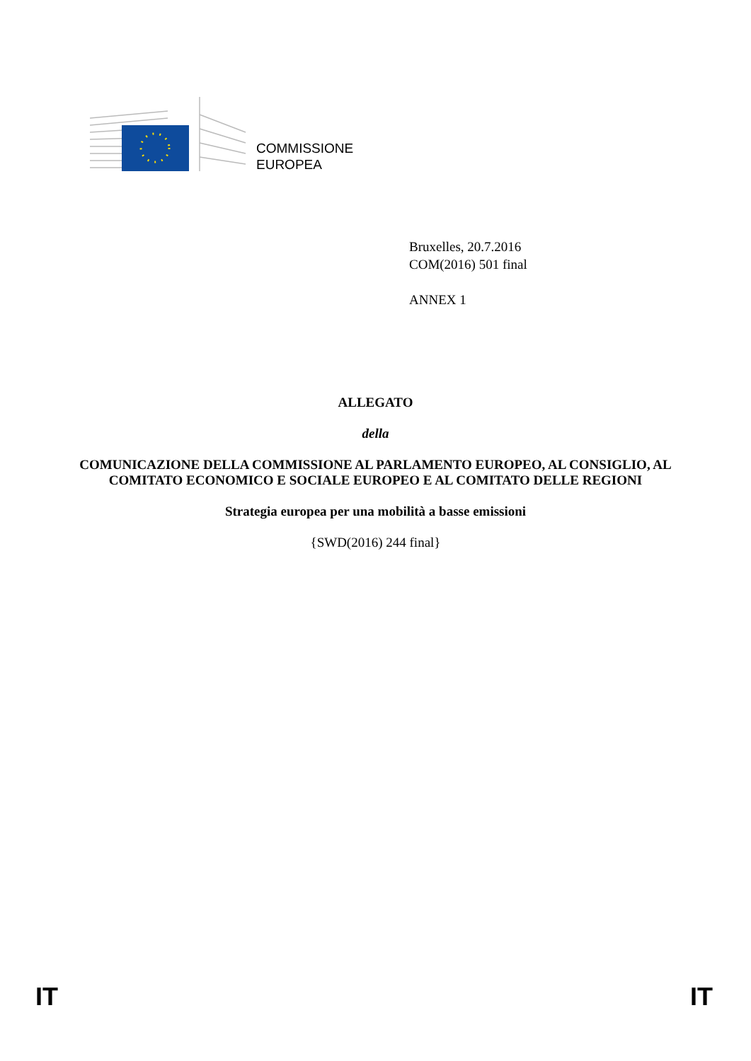COMMISSIONE
EUROPEA
Bruxelles, 20.7.2016
COM(2016) 501 final
ANNEX 1
ALLEGATO
della
COMUNICAZIONE DELLA COMMISSIONE AL PARLAMENTO EUROPEO, AL CONSIGLIO, AL COMITATO ECONOMICO E SOCIALE EUROPEO E AL COMITATO DELLE REGIONI
Strategia europea per una mobilità a basse emissioni
{SWD(2016) 244 final}
IT IT